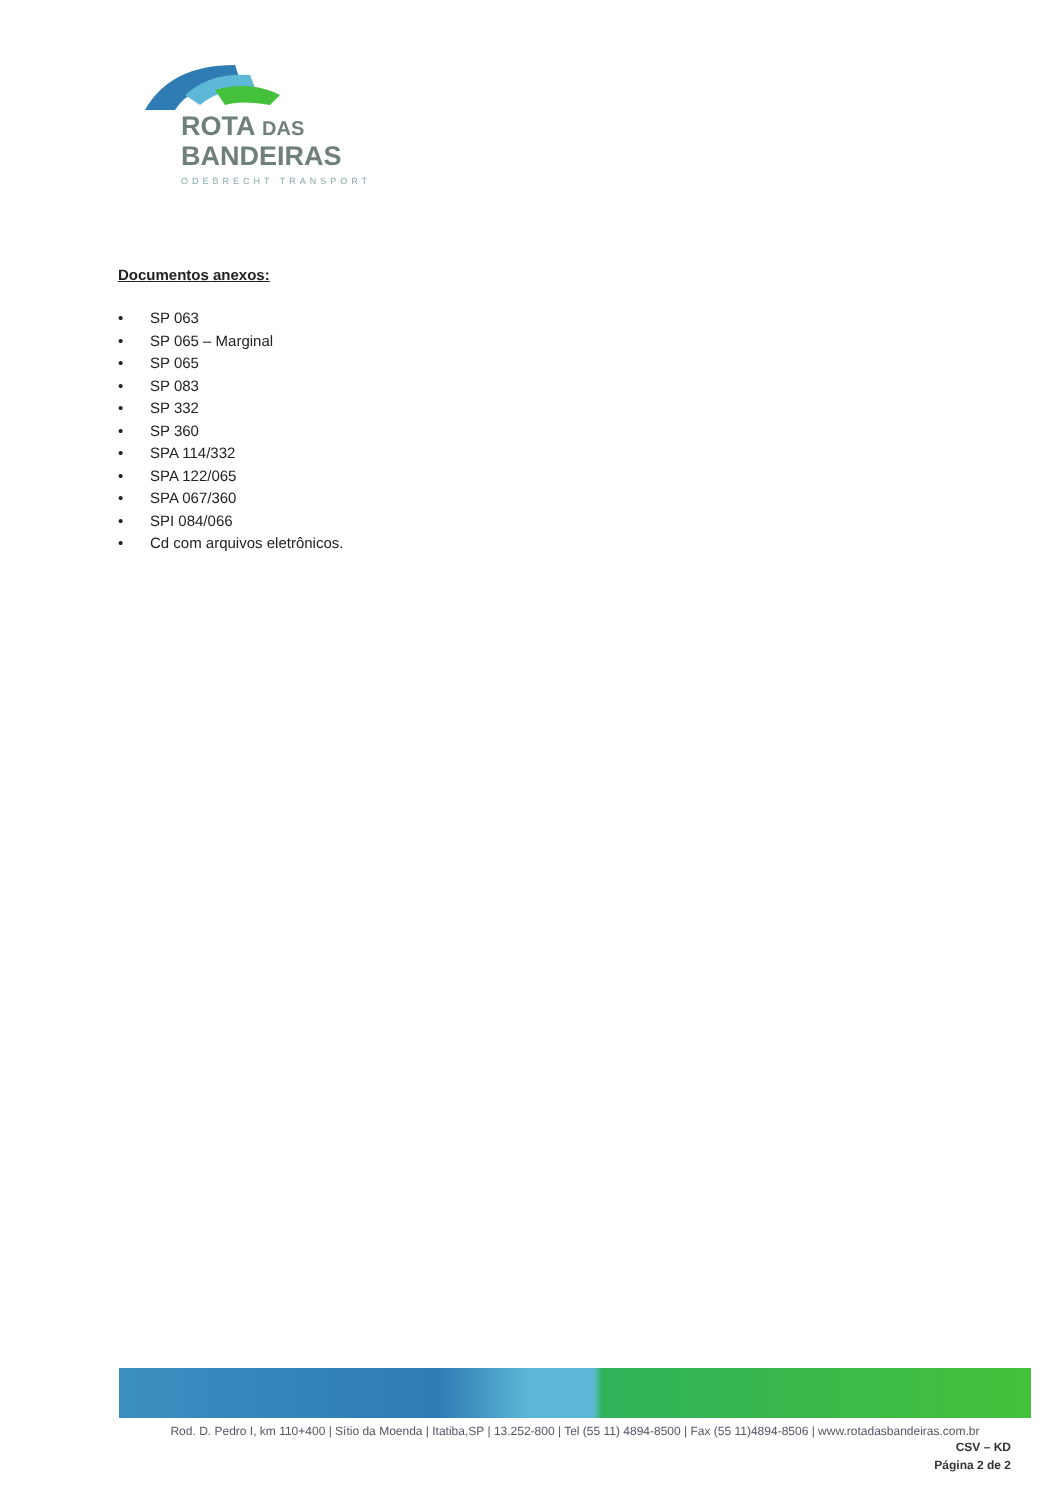ROTA DAS
BANDEIRAS
ODEBRECHT TRANSPORT
Documentos anexos:
• SP 063
• SP 065 – Marginal
• SP 065
• SP 083
• SP 332
• SP 360
• SPA 114/332
• SPA 122/065
• SPA 067/360
• SPI 084/066
• Cd com arquivos eletrônicos.
Rod. D. Pedro I, km 110+400 | Sítio da Moenda | Itatiba,SP | 13.252-800 | Tel (55 11) 4894-8500 | Fax (55 11)4894-8506 | www.rotadasbandeiras.com.br
CSV – KD
Página 2 de 2